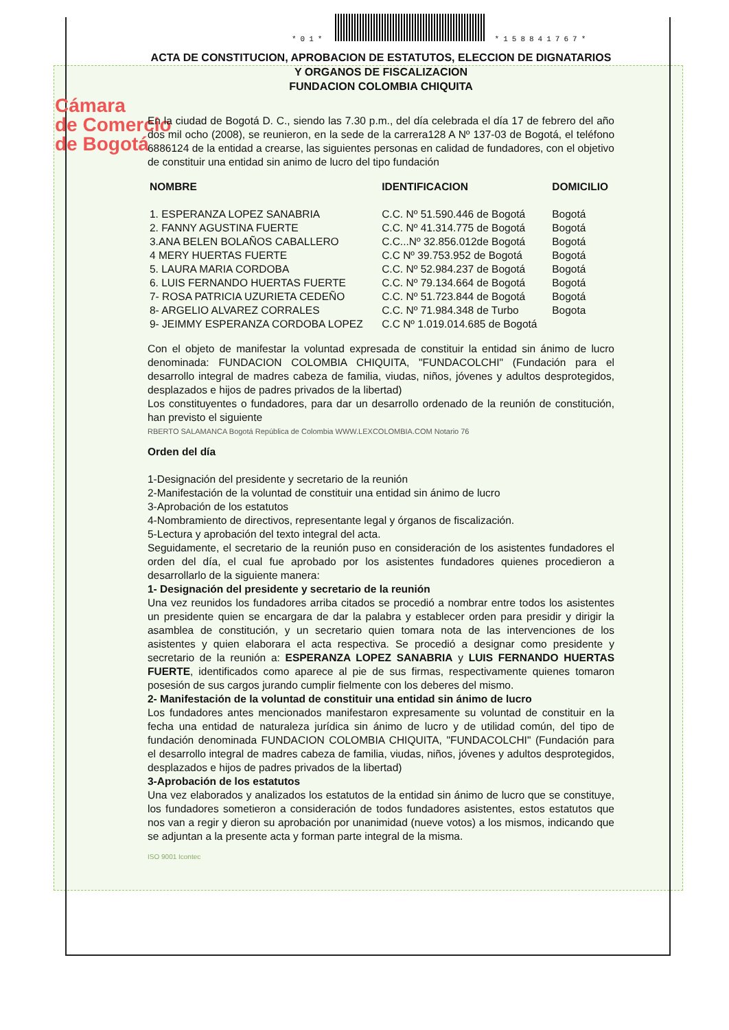Cámara
de Comercio
de Bogotá
*01* *158841767*
ACTA DE CONSTITUCION, APROBACION DE ESTATUTOS, ELECCION DE DIGNATARIOS Y ORGANOS DE FISCALIZACION
FUNDACION COLOMBIA CHIQUITA
En la ciudad de Bogotá D. C., siendo las 7.30 p.m., del día celebrada el día 17 de febrero del año dos mil ocho (2008), se reunieron, en la sede de la carrera128 A Nº 137-03 de Bogotá, el teléfono 6886124 de la entidad a crearse, las siguientes personas en calidad de fundadores, con el objetivo de constituir una entidad sin animo de lucro del tipo fundación
| NOMBRE | IDENTIFICACION | DOMICILIO |
| --- | --- | --- |
| 1. ESPERANZA LOPEZ SANABRIA | C.C. Nº 51.590.446 de Bogotá | Bogotá |
| 2. FANNY AGUSTINA FUERTE | C.C. Nº 41.314.775 de Bogotá | Bogotá |
| 3.ANA BELEN BOLAÑOS CABALLERO | C.C...Nº 32.856.012de Bogotá | Bogotá |
| 4 MERY HUERTAS FUERTE | C.C Nº 39.753.952 de Bogotá | Bogotá |
| 5. LAURA MARIA CORDOBA | C.C. Nº 52.984.237 de Bogotá | Bogotá |
| 6. LUIS FERNANDO HUERTAS FUERTE | C.C. Nº 79.134.664 de Bogotá | Bogotá |
| 7- ROSA PATRICIA UZURIETA CEDEÑO | C.C. Nº 51.723.844 de Bogotá | Bogotá |
| 8- ARGELIO ALVAREZ CORRALES | C.C. Nº 71.984.348 de Turbo | Bogota |
| 9- JEIMMY ESPERANZA CORDOBA LOPEZ | C.C Nº 1.019.014.685 de Bogotá | |
Con el objeto de manifestar la voluntad expresada de constituir la entidad sin ánimo de lucro denominada: FUNDACION COLOMBIA CHIQUITA, "FUNDACOLCHI" (Fundación para el desarrollo integral de madres cabeza de familia, viudas, niños, jóvenes y adultos desprotegidos, desplazados e hijos de padres privados de la libertad)
Los constituyentes o fundadores, para dar un desarrollo ordenado de la reunión de constitución, han previsto el siguiente
RBERTO SALAMANCA Bogotá República de Colombia WWW.LEXCOLOMBIA.COM Notario 76
Orden del día
1-Designación del presidente y secretario de la reunión
2-Manifestación de la voluntad de constituir una entidad sin ánimo de lucro
3-Aprobación de los estatutos
4-Nombramiento de directivos, representante legal y órganos de fiscalización.
5-Lectura y aprobación del texto integral del acta.
Seguidamente, el secretario de la reunión puso en consideración de los asistentes fundadores el orden del día, el cual fue aprobado por los asistentes fundadores quienes procedieron a desarrollarlo de la siguiente manera:
1- Designación del presidente y secretario de la reunión
Una vez reunidos los fundadores arriba citados se procedió a nombrar entre todos los asistentes un presidente quien se encargara de dar la palabra y establecer orden para presidir y dirigir la asamblea de constitución, y un secretario quien tomara nota de las intervenciones de los asistentes y quien elaborara el acta respectiva. Se procedió a designar como presidente y secretario de la reunión a: ESPERANZA LOPEZ SANABRIA y LUIS FERNANDO HUERTAS FUERTE, identificados como aparece al pie de sus firmas, respectivamente quienes tomaron posesión de sus cargos jurando cumplir fielmente con los deberes del mismo.
2- Manifestación de la voluntad de constituir una entidad sin ánimo de lucro
Los fundadores antes mencionados manifestaron expresamente su voluntad de constituir en la fecha una entidad de naturaleza jurídica sin ánimo de lucro y de utilidad común, del tipo de fundación denominada FUNDACION COLOMBIA CHIQUITA, "FUNDACOLCHI" (Fundación para el desarrollo integral de madres cabeza de familia, viudas, niños, jóvenes y adultos desprotegidos, desplazados e hijos de padres privados de la libertad)
3-Aprobación de los estatutos
Una vez elaborados y analizados los estatutos de la entidad sin ánimo de lucro que se constituye, los fundadores sometieron a consideración de todos fundadores asistentes, estos estatutos que nos van a regir y dieron su aprobación por unanimidad (nueve votos) a los mismos, indicando que se adjuntan a la presente acta y forman parte integral de la misma.
ISO 9001 Icontec